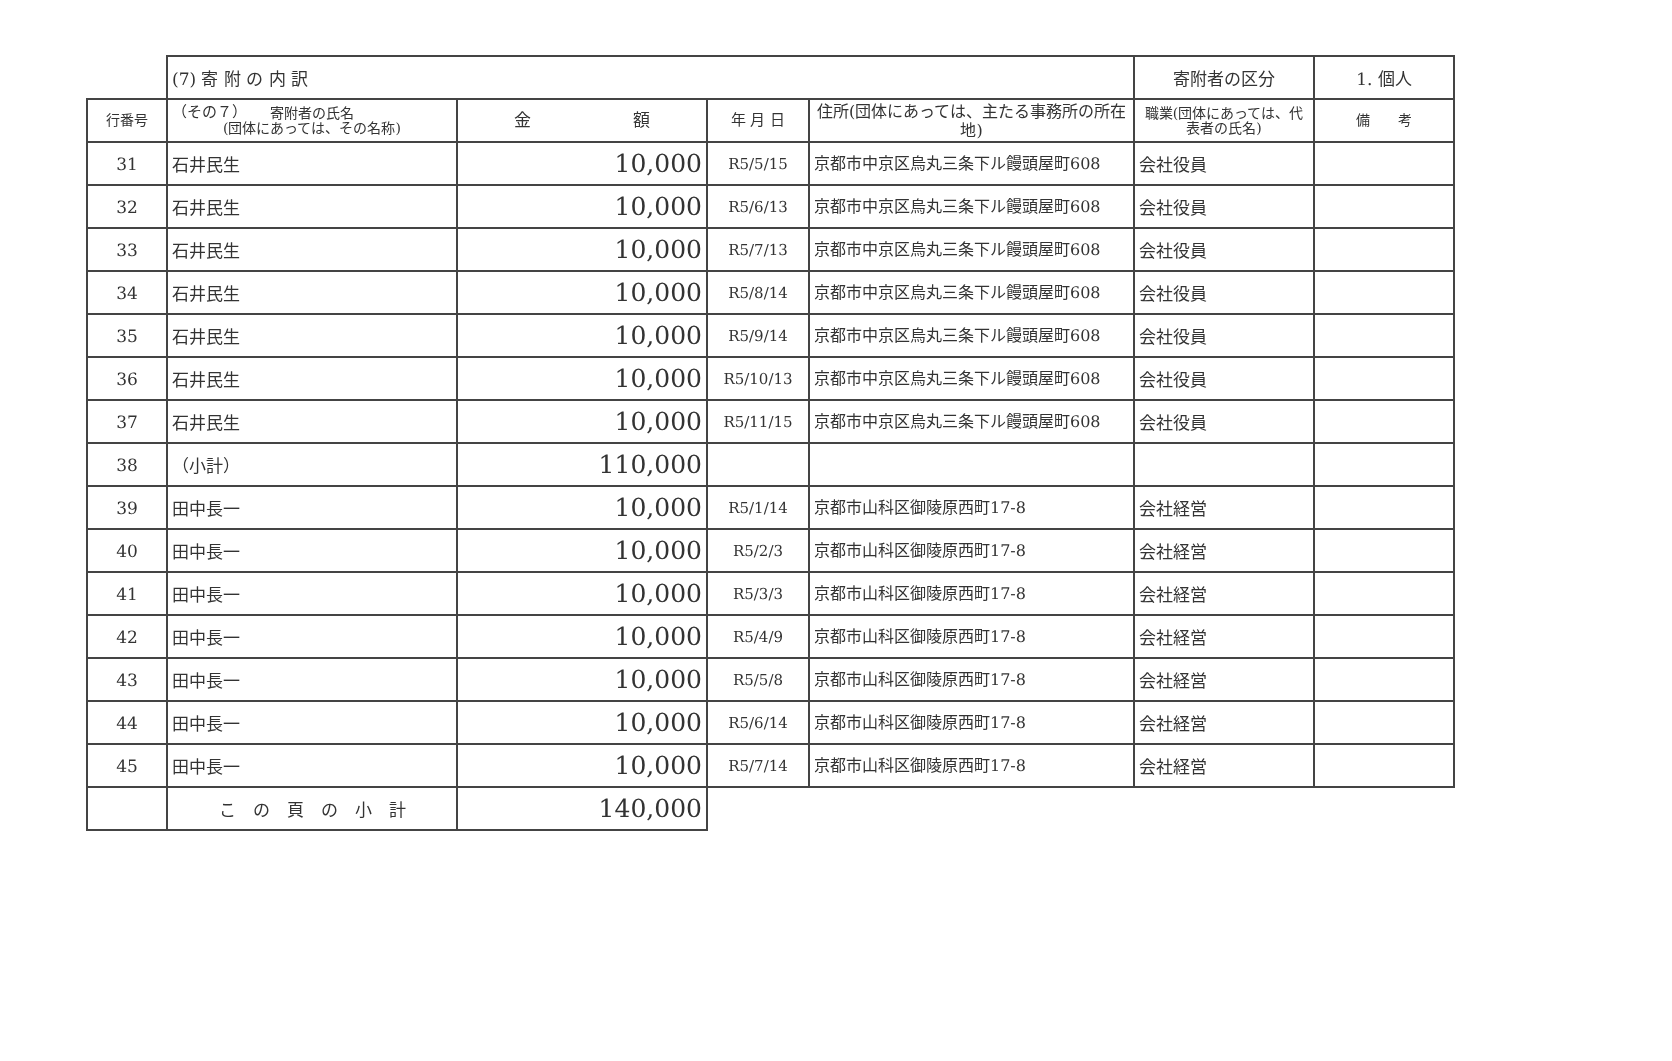（その７）
| | (7) 寄 附 の 内 訳 | | | | 寄附者の区分 | 1. 個人 |
| 行番号 | 寄附者の氏名 (団体にあっては、その名称) | 金 額 | 年 月 日 | 住所(団体にあっては、主たる事務所の所在地) | 職業(団体にあっては、代表者の氏名) | 備 考 |
| 31 | 石井民生 | 10,000 | R5/5/15 | 京都市中京区烏丸三条下ル饅頭屋町608 | 会社役員 | |
| 32 | 石井民生 | 10,000 | R5/6/13 | 京都市中京区烏丸三条下ル饅頭屋町608 | 会社役員 | |
| 33 | 石井民生 | 10,000 | R5/7/13 | 京都市中京区烏丸三条下ル饅頭屋町608 | 会社役員 | |
| 34 | 石井民生 | 10,000 | R5/8/14 | 京都市中京区烏丸三条下ル饅頭屋町608 | 会社役員 | |
| 35 | 石井民生 | 10,000 | R5/9/14 | 京都市中京区烏丸三条下ル饅頭屋町608 | 会社役員 | |
| 36 | 石井民生 | 10,000 | R5/10/13 | 京都市中京区烏丸三条下ル饅頭屋町608 | 会社役員 | |
| 37 | 石井民生 | 10,000 | R5/11/15 | 京都市中京区烏丸三条下ル饅頭屋町608 | 会社役員 | |
| 38 | （小計） | 110,000 | | | | |
| 39 | 田中長一 | 10,000 | R5/1/14 | 京都市山科区御陵原西町17-8 | 会社経営 | |
| 40 | 田中長一 | 10,000 | R5/2/3 | 京都市山科区御陵原西町17-8 | 会社経営 | |
| 41 | 田中長一 | 10,000 | R5/3/3 | 京都市山科区御陵原西町17-8 | 会社経営 | |
| 42 | 田中長一 | 10,000 | R5/4/9 | 京都市山科区御陵原西町17-8 | 会社経営 | |
| 43 | 田中長一 | 10,000 | R5/5/8 | 京都市山科区御陵原西町17-8 | 会社経営 | |
| 44 | 田中長一 | 10,000 | R5/6/14 | 京都市山科区御陵原西町17-8 | 会社経営 | |
| 45 | 田中長一 | 10,000 | R5/7/14 | 京都市山科区御陵原西町17-8 | 会社経営 | |
| | こ の 頁 の 小 計 | 140,000 | | | | |